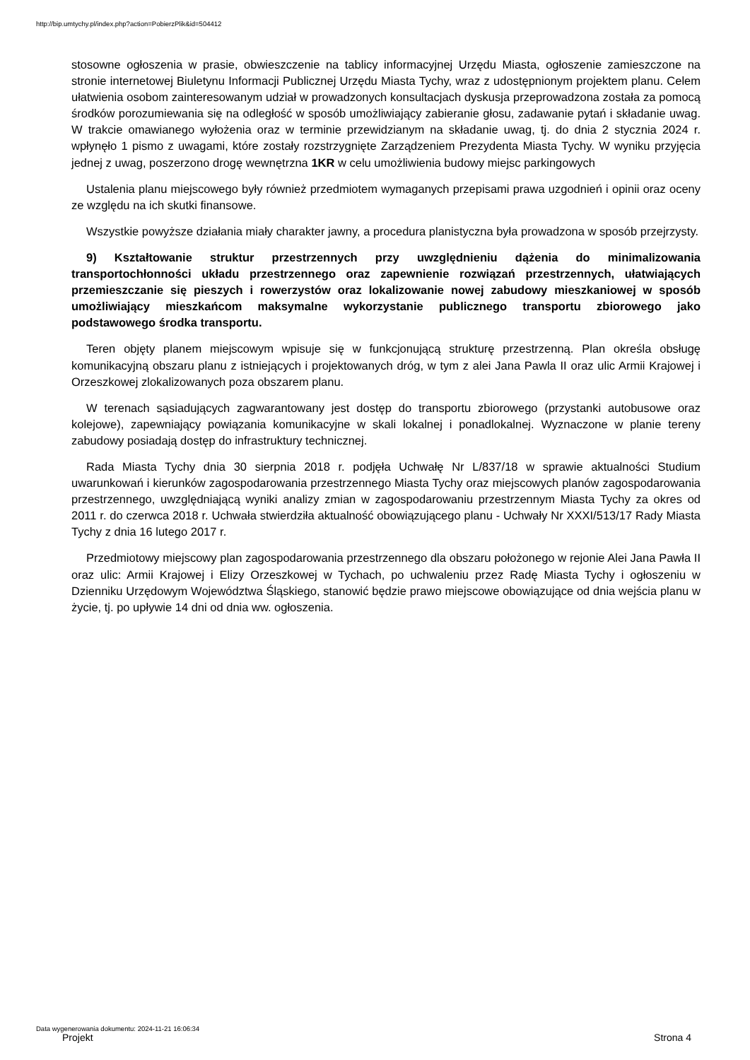http://bip.umtychy.pl/index.php?action=PobierzPlik&id=504412
stosowne ogłoszenia w prasie, obwieszczenie na tablicy informacyjnej Urzędu Miasta, ogłoszenie zamieszczone na stronie internetowej Biuletynu Informacji Publicznej Urzędu Miasta Tychy, wraz z udostępnionym projektem planu. Celem ułatwienia osobom zainteresowanym udział w prowadzonych konsultacjach dyskusja przeprowadzona została za pomocą środków porozumiewania się na odległość w sposób umożliwiający zabieranie głosu, zadawanie pytań i składanie uwag. W trakcie omawianego wyłożenia oraz w terminie przewidzianym na składanie uwag, tj. do dnia 2 stycznia 2024 r. wpłynęło 1 pismo z uwagami, które zostały rozstrzygnięte Zarządzeniem Prezydenta Miasta Tychy. W wyniku przyjęcia jednej z uwag, poszerzono drogę wewnętrzna 1KR w celu umożliwienia budowy miejsc parkingowych
Ustalenia planu miejscowego były również przedmiotem wymaganych przepisami prawa uzgodnień i opinii oraz oceny ze względu na ich skutki finansowe.
Wszystkie powyższe działania miały charakter jawny, a procedura planistyczna była prowadzona w sposób przejrzysty.
9) Kształtowanie struktur przestrzennych przy uwzględnieniu dążenia do minimalizowania transportochłonności układu przestrzennego oraz zapewnienie rozwiązań przestrzennych, ułatwiających przemieszczanie się pieszych i rowerzystów oraz lokalizowanie nowej zabudowy mieszkaniowej w sposób umożliwiający mieszkańcom maksymalne wykorzystanie publicznego transportu zbiorowego jako podstawowego środka transportu.
Teren objęty planem miejscowym wpisuje się w funkcjonującą strukturę przestrzenną. Plan określa obsługę komunikacyjną obszaru planu z istniejących i projektowanych dróg, w tym z alei Jana Pawla II oraz ulic Armii Krajowej i Orzeszkowej zlokalizowanych poza obszarem planu.
W terenach sąsiadujących zagwarantowany jest dostęp do transportu zbiorowego (przystanki autobusowe oraz kolejowe), zapewniający powiązania komunikacyjne w skali lokalnej i ponadlokalnej. Wyznaczone w planie tereny zabudowy posiadają dostęp do infrastruktury technicznej.
Rada Miasta Tychy dnia 30 sierpnia 2018 r. podjęła Uchwałę Nr L/837/18 w sprawie aktualności Studium uwarunkowań i kierunków zagospodarowania przestrzennego Miasta Tychy oraz miejscowych planów zagospodarowania przestrzennego, uwzględniającą wyniki analizy zmian w zagospodarowaniu przestrzennym Miasta Tychy za okres od 2011 r. do czerwca 2018 r. Uchwała stwierdziła aktualność obowiązującego planu - Uchwały Nr XXXI/513/17 Rady Miasta Tychy z dnia 16 lutego 2017 r.
Przedmiotowy miejscowy plan zagospodarowania przestrzennego dla obszaru położonego w rejonie Alei Jana Pawła II oraz ulic: Armii Krajowej i Elizy Orzeszkowej w Tychach, po uchwaleniu przez Radę Miasta Tychy i ogłoszeniu w Dzienniku Urzędowym Województwa Śląskiego, stanowić będzie prawo miejscowe obowiązujące od dnia wejścia planu w życie, tj. po upływie 14 dni od dnia ww. ogłoszenia.
Data wygenerowania dokumentu: 2024-11-21 16:06:34
Projekt Strona 4